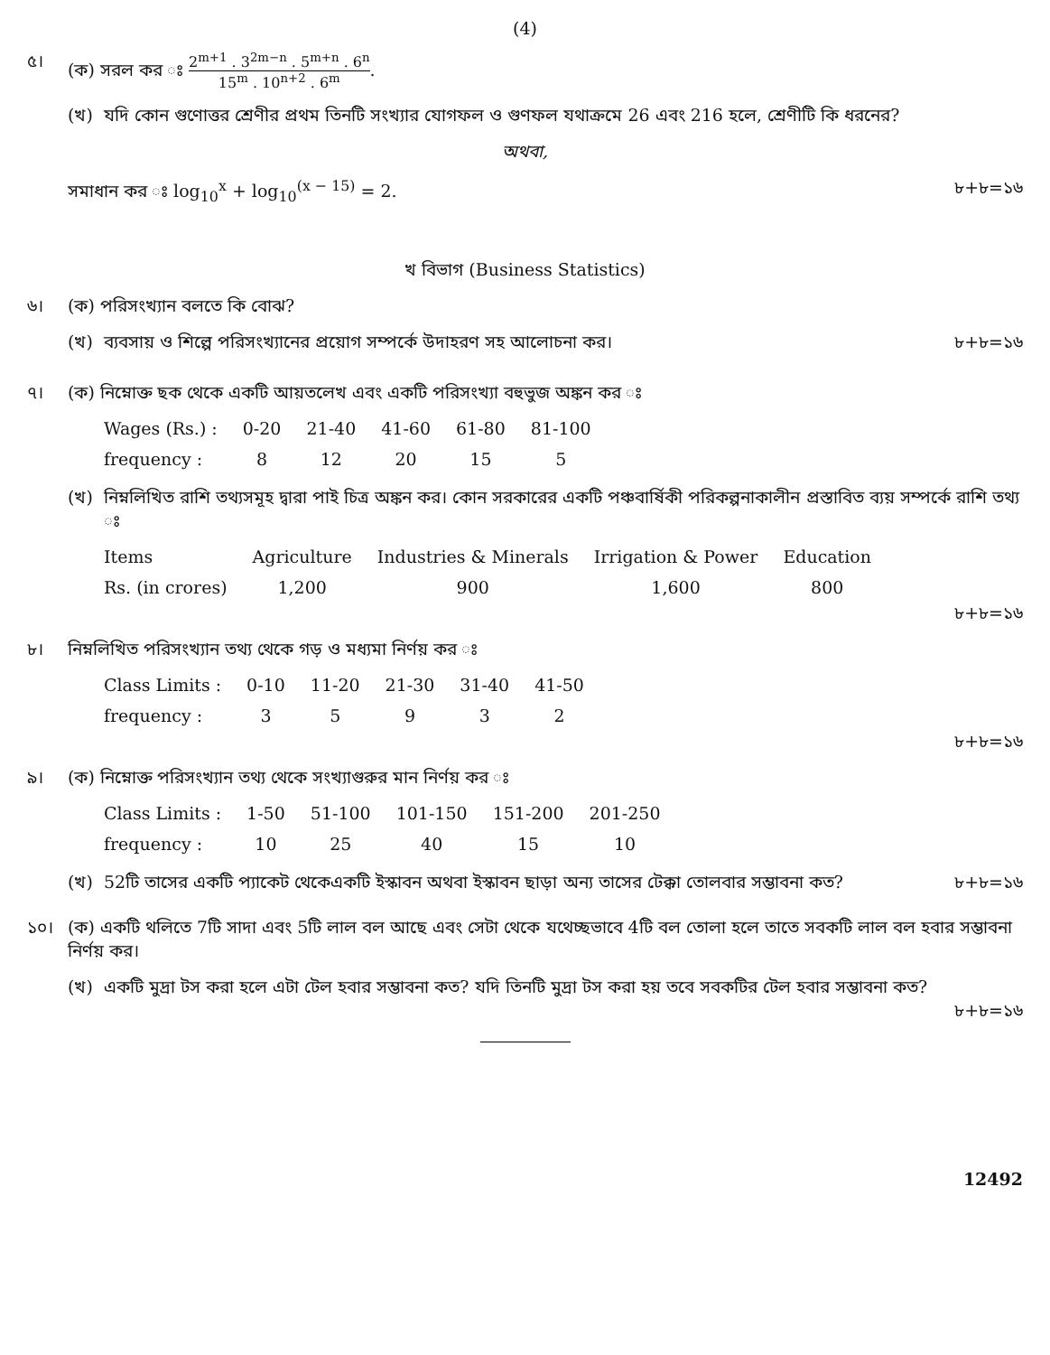(4)
৫। (ক) সরল কর ঃ 2<sup>m+1</sup> . 3<sup>2m−n</sup> . 5<sup>m+n</sup> . 6<sup>n</sup> 15<sup>m</sup> . 10<sup>n+2</sup> . 6<sup>m</sup>.
(খ) যদি কোন গুণোত্তর শ্রেণীর প্রথম তিনটি সংখ্যার যোগফল ও গুণফল যথাক্রমে 26 এবং 216 হলে, শ্রেণীটি কি ধরনের?
অথবা,
সমাধান কর ঃ log<sub>10</sub><sup>x</sup> + log<sub>10</sub><sup>(x − 15)</sup> = 2. ৮+৮=১৬
খ বিভাগ (Business Statistics)
৬। (ক) পরিসংখ্যান বলতে কি বোঝ?
(খ) ব্যবসায় ও শিল্পে পরিসংখ্যানের প্রয়োগ সম্পর্কে উদাহরণ সহ আলোচনা কর। ৮+৮=১৬
৭। (ক) নিম্নোক্ত ছক থেকে একটি আয়তলেখ এবং একটি পরিসংখ্যা বহুভুজ অঙ্কন কর ঃ
| Wages (Rs.) : | 0-20 | 21-40 | 41-60 | 61-80 | 81-100 |
| frequency : | 8 | 12 | 20 | 15 | 5 |
(খ) নিম্নলিখিত রাশি তথ্যসমূহ দ্বারা পাই চিত্র অঙ্কন কর। কোন সরকারের একটি পঞ্চবার্ষিকী পরিকল্পনাকালীন প্রস্তাবিত ব্যয় সম্পর্কে রাশি তথ্য ঃ
| Items | Agriculture | Industries & Minerals | Irrigation & Power | Education |
| --- | --- | --- | --- | --- |
| Rs. (in crores) | 1,200 | 900 | 1,600 | 800 |
৮+৮=১৬
৮। নিম্নলিখিত পরিসংখ্যান তথ্য থেকে গড় ও মধ্যমা নির্ণয় কর ঃ
| Class Limits : | 0-10 | 11-20 | 21-30 | 31-40 | 41-50 |
| frequency : | 3 | 5 | 9 | 3 | 2 |
৮+৮=১৬
৯। (ক) নিম্নোক্ত পরিসংখ্যান তথ্য থেকে সংখ্যাগুরুর মান নির্ণয় কর ঃ
| Class Limits : | 1-50 | 51-100 | 101-150 | 151-200 | 201-250 |
| frequency : | 10 | 25 | 40 | 15 | 10 |
(খ) 52টি তাসের একটি প্যাকেট থেকেএকটি ইস্কাবন অথবা ইস্কাবন ছাড়া অন্য তাসের টেক্কা তোলবার সম্ভাবনা কত? ৮+৮=১৬
১০। (ক) একটি থলিতে 7টি সাদা এবং 5টি লাল বল আছে এবং সেটা থেকে যথেচ্ছভাবে 4টি বল তোলা হলে তাতে সবকটি লাল বল হবার সম্ভাবনা নির্ণয় কর।
(খ) একটি মুদ্রা টস করা হলে এটা টেল হবার সম্ভাবনা কত? যদি তিনটি মুদ্রা টস করা হয় তবে সবকটির টেল হবার সম্ভাবনা কত?
৮+৮=১৬
12492